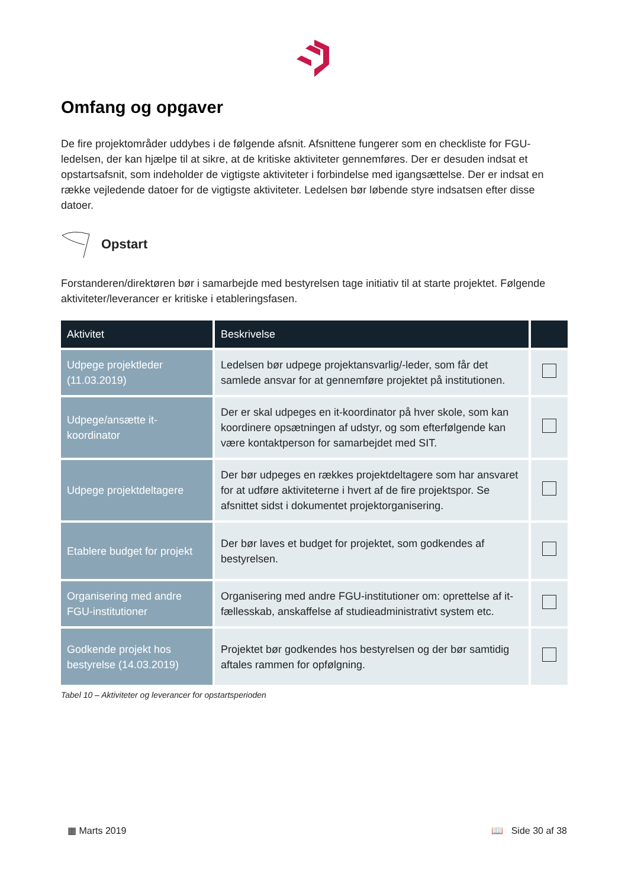Omfang og opgaver
De fire projektområder uddybes i de følgende afsnit. Afsnittene fungerer som en checkliste for FGU-ledelsen, der kan hjælpe til at sikre, at de kritiske aktiviteter gennemføres. Der er desuden indsat et opstartsafsnit, som indeholder de vigtigste aktiviteter i forbindelse med igangsættelse. Der er indsat en række vejledende datoer for de vigtigste aktiviteter. Ledelsen bør løbende styre indsatsen efter disse datoer.
Opstart
Forstanderen/direktøren bør i samarbejde med bestyrelsen tage initiativ til at starte projektet. Følgende aktiviteter/leverancer er kritiske i etableringsfasen.
| Aktivitet | Beskrivelse | |
| --- | --- | --- |
| Udpege projektleder (11.03.2019) | Ledelsen bør udpege projektansvarlig/-leder, som får det samlede ansvar for at gennemføre projektet på institutionen. | |
| Udpege/ansætte it-koordinator | Der er skal udpeges en it-koordinator på hver skole, som kan koordinere opsætningen af udstyr, og som efterfølgende kan være kontaktperson for samarbejdet med SIT. | |
| Udpege projektdeltagere | Der bør udpeges en rækkes projektdeltagere som har ansvaret for at udføre aktiviteterne i hvert af de fire projektspor. Se afsnittet sidst i dokumentet projektorganisering. | |
| Etablere budget for projekt | Der bør laves et budget for projektet, som godkendes af bestyrelsen. | |
| Organisering med andre FGU-institutioner | Organisering med andre FGU-institutioner om: oprettelse af it-fællesskab, anskaffelse af studieadministrativt system etc. | |
| Godkende projekt hos bestyrelse (14.03.2019) | Projektet bør godkendes hos bestyrelsen og der bør samtidig aftales rammen for opfølgning. | |
Tabel 10 – Aktiviteter og leverancer for opstartsperioden
▦ Marts 2019 📖 Side 30 af 38